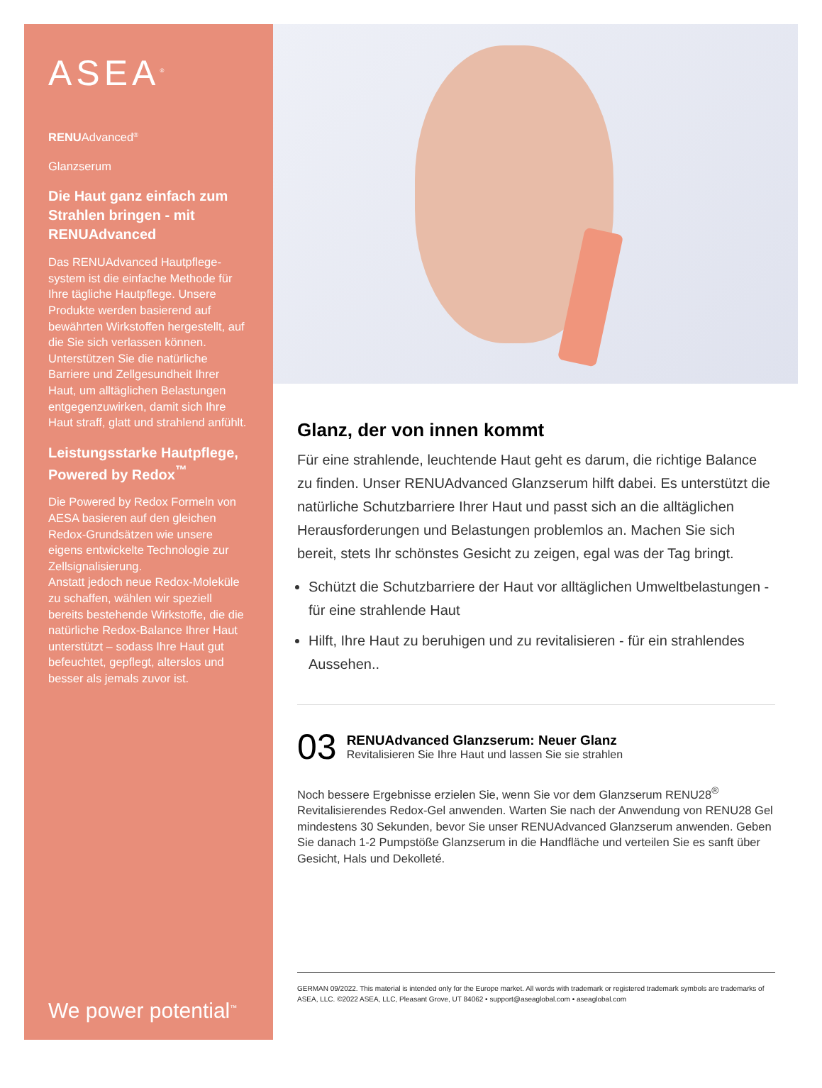ASEA<sup>®</sup>
RENUAdvanced<sup>®</sup>
Glanzserum
Die Haut ganz einfach zum Strahlen bringen - mit RENUAdvanced
Das RENUAdvanced Hautpflege-system ist die einfache Methode für Ihre tägliche Hautpflege. Unsere Produkte werden basierend auf bewährten Wirkstoffen hergestellt, auf die Sie sich verlassen können. Unterstützen Sie die natürliche Barriere und Zellgesundheit Ihrer Haut, um alltäglichen Belastungen entgegenzuwirken, damit sich Ihre Haut straff, glatt und strahlend anfühlt.
Leistungsstarke Hautpflege, Powered by Redox<sup>™</sup>
Die Powered by Redox Formeln von AESA basieren auf den gleichen Redox-Grundsätzen wie unsere eigens entwickelte Technologie zur Zellsignalisierung.
Anstatt jedoch neue Redox-Moleküle zu schaffen, wählen wir speziell bereits bestehende Wirkstoffe, die die natürliche Redox-Balance Ihrer Haut unterstützt – sodass Ihre Haut gut befeuchtet, gepflegt, alterslos und besser als jemals zuvor ist.
We power potential<sup>™</sup>
Glanz, der von innen kommt
Für eine strahlende, leuchtende Haut geht es darum, die richtige Balance zu finden. Unser RENUAdvanced Glanzserum hilft dabei. Es unterstützt die natürliche Schutzbarriere Ihrer Haut und passt sich an die alltäglichen Herausforderungen und Belastungen problemlos an. Machen Sie sich bereit, stets Ihr schönstes Gesicht zu zeigen, egal was der Tag bringt.
Schützt die Schutzbarriere der Haut vor alltäglichen Umweltbelastungen - für eine strahlende Haut
Hilft, Ihre Haut zu beruhigen und zu revitalisieren - für ein strahlendes Aussehen..
03
RENUAdvanced Glanzserum: Neuer Glanz
Revitalisieren Sie Ihre Haut und lassen Sie sie strahlen
Noch bessere Ergebnisse erzielen Sie, wenn Sie vor dem Glanzserum RENU28<sup>®</sup> Revitalisierendes Redox-Gel anwenden. Warten Sie nach der Anwendung von RENU28 Gel mindestens 30 Sekunden, bevor Sie unser RENUAdvanced Glanzserum anwenden. Geben Sie danach 1-2 Pumpstöße Glanzserum in die Handfläche und verteilen Sie es sanft über Gesicht, Hals und Dekolleté.
GERMAN 09/2022. This material is intended only for the Europe market. All words with trademark or registered trademark symbols are trademarks of ASEA, LLC. ©2022 ASEA, LLC, Pleasant Grove, UT 84062 • support@aseaglobal.com • aseaglobal.com